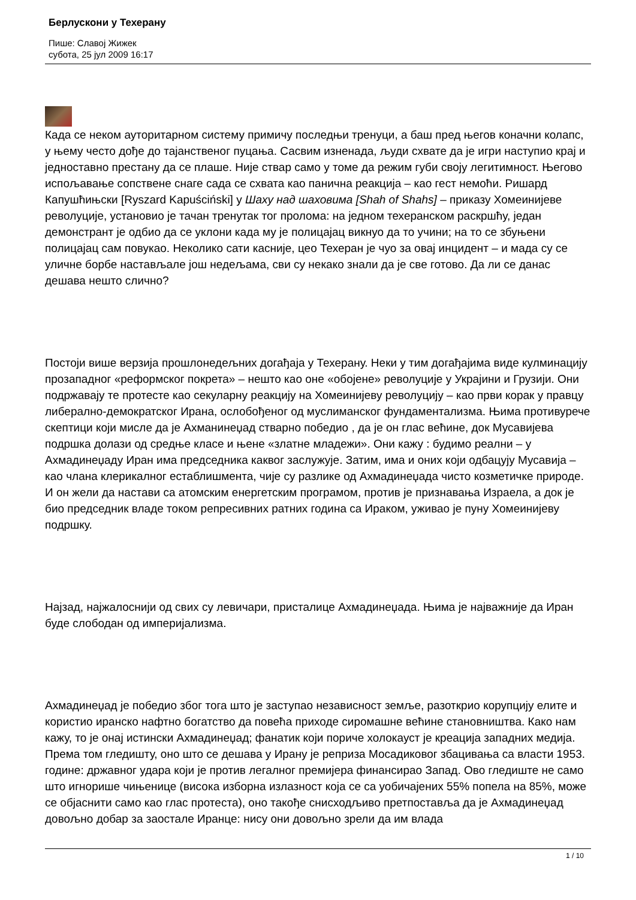Берлускони у Техерану
Пише: Славој Жижек
субота, 25 јул 2009 16:17
Када се неком ауторитарном систему примичу последњи тренуци, а баш пред његов коначни колапс, у њему често дође до тајанственог пуцања. Сасвим изненада, људи схвате да је игри наступио крај и једноставно престану да се плаше. Није ствар само у томе да режим губи своју легитимност. Његово испољавање сопствене снаге сада се схвата као панична реакција – као гест немоћи. Ришард Капушћињски [Ryszard Kapuściński] у Шаху над шаховима [Shah of Shahs] – приказу Хомеинијеве револуције, установио је тачан тренутак тог пролома: на једном техеранском раскршћу, један демонстрант је одбио да се уклони када му је полицајац викнуо да то учини; на то се збуњени полицајац сам повукао. Неколико сати касније, цео Техеран је чуо за овај инцидент – и мада су се уличне борбе настављале још недељама, сви су некако знали да је све готово. Да ли се данас дешава нешто слично?
Постоји више верзија прошлонедељних догађаја у Техерану. Неки у тим догађајима виде кулминацију прозападног «реформског покрета» – нешто као оне «обојене» револуције у Украјини и Грузији. Они подржавају те протесте као секуларну реакцију на Хомеинијеву револуцију – као први корак у правцу либерално-демократског Ирана, ослобођеног од муслиманског фундаментализма. Њима противурече скептици који мисле да је Ахманинеџад стварно победио , да је он глас већине, док Мусавијева подршка долази од средње класе и њене «златне младежи». Они кажу : будимо реални – у Ахмадинеџаду Иран има председника каквог заслужује. Затим, има и оних који одбацују Мусавија – као члана клерикалног естаблишмента, чије су разлике од Ахмадинеџада чисто козметичке природе. И он жели да настави са атомским енергетским програмом, против је признавања Израела, а док је био председник владе током репресивних ратних година са Ираком, уживао је пуну Хомеинијеву подршку.
Најзад, најжалоснији од свих су левичари, присталице Ахмадинеџада. Њима је најважније да Иран буде слободан од империјализма.
Ахмадинеџад је победио због тога што је заступао независност земље, разоткрио корупцију елите и користио иранско нафтно богатство да повећа приходе сиромашне већине становништва. Како нам кажу, то је онај истински Ахмадинеџад; фанатик који пориче холокауст је креација западних медија. Према том гледишту, оно што се дешава у Ирану је реприза Мосадиковог збацивања са власти 1953. године: државног удара који је против легалног премијера финансирао Запад. Ово гледиште не само што игнорише чињенице (висока изборна излазност која се са уобичајених 55% попела на 85%, може се објаснити само као глас протеста), оно такође снисходљиво претпоставља да је Ахмадинеџад довољно добар за заостале Иранце: нису они довољно зрели да им влада
1 / 10